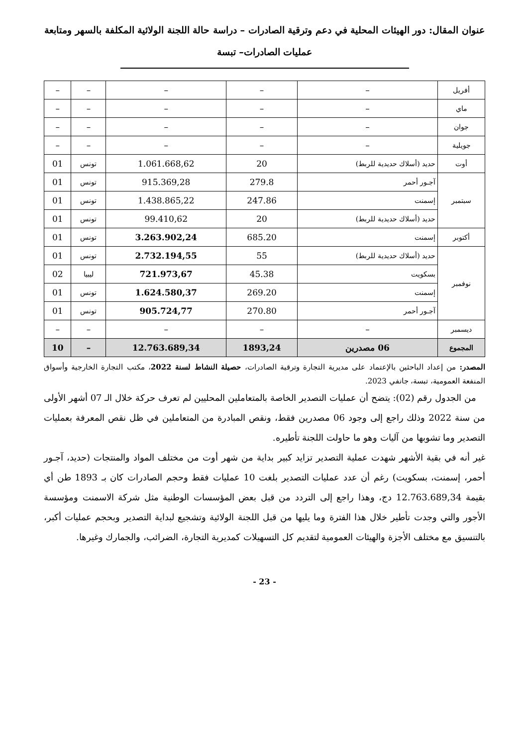عنوان المقال: دور الهيئات المحلية في دعم وترقية الصادرات – دراسة حالة اللجنة الولائية المكلفة بالسهر ومتابعة
عمليات الصادرات– تبسة
| أفريل | – | – | – | – | – |
| ماي | – | – | – | – | – |
| جوان | – | – | – | – | – |
| جويلية | – | – | – | – | – |
| أوت | حديد (أسلاك حديدية للربط) | 20 | 1.061.668,62 | تونس | 01 |
| سبتمبر | آجـور أحمر | 279.8 | 915.369,28 | تونس | 01 |
| | إسمنت | 247.86 | 1.438.865,22 | تونس | 01 |
| | حديد (أسلاك حديدية للربط) | 20 | 99.410,62 | تونس | 01 |
| أكتوبر | إسمنت | 685.20 | 3.263.902,24 | تونس | 01 |
| نوفمبر | حديد (أسلاك حديدية للربط) | 55 | 2.732.194,55 | تونس | 01 |
| | بسكويت | 45.38 | 721.973,67 | ليبيا | 02 |
| | إسمنت | 269.20 | 1.624.580,37 | تونس | 01 |
| | آجـور أحمر | 270.80 | 905.724,77 | تونس | 01 |
| ديسمبر | – | – | – | – | – |
| المجموع | 06 مصدرين | 1893,24 | 12.763.689,34 | – | 10 |
المصدر: من إعداد الباحثين بالإعتماد على مديرية التجارة وترقية الصادرات، حصيلة النشاط لسنة 2022، مكتب التجارة الخارجية وأسواق المنفعة العمومية، تبسة، جانفي 2023.
من الجدول رقم (02): يتضح أن عمليات التصدير الخاصة بالمتعاملين المحليين لم تعرف حركة خلال الـ 07 أشهر الأولى من سنة 2022 وذلك راجع إلى وجود 06 مصدرين فقط، ونقص المبادرة من المتعاملين في ظل نقص المعرفة بعمليات التصدير وما تشوبها من آليات وهو ما حاولت اللجنة تأطيره.
غير أنه في بقية الأشهر شهدت عملية التصدير تزايد كبير بداية من شهر أوت من مختلف المواد والمنتجات (حديد، آجـور أحمر، إسمنت، بسكويت) رغم أن عدد عمليات التصدير بلغت 10 عمليات فقط وحجم الصادرات كان بـ 1893 طن أي بقيمة 12.763.689,34 دج، وهذا راجع إلى التردد من قبل بعض المؤسسات الوطنية مثل شركة الاسمنت ومؤسسة الأجور والتي وجدت تأطير خلال هذا الفترة وما يليها من قبل اللجنة الولائية وتشجيع لبداية التصدير وبحجم عمليات أكبر، بالتنسيق مع مختلف الأجزة والهيئات العمومية لتقديم كل التسهيلات كمديرية التجارة، الضرائب، والجمارك وغيرها.
- 23 -